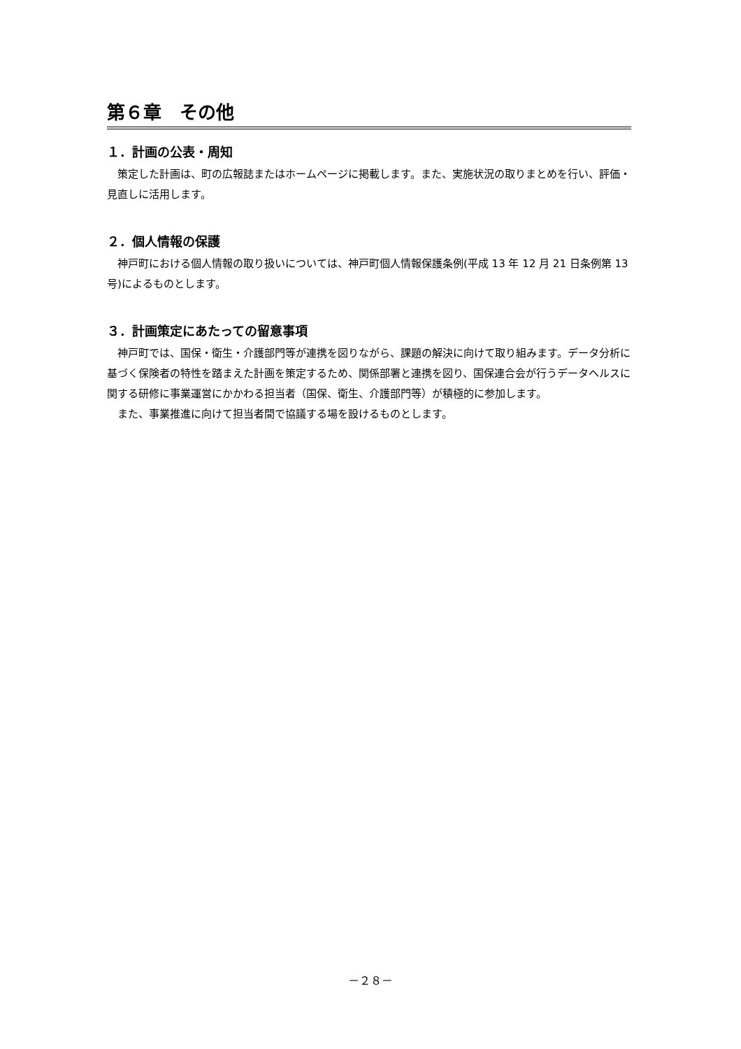第６章　その他
１．計画の公表・周知
策定した計画は、町の広報誌またはホームページに掲載します。また、実施状況の取りまとめを行い、評価・見直しに活用します。
２．個人情報の保護
神戸町における個人情報の取り扱いについては、神戸町個人情報保護条例(平成 13 年 12 月 21 日条例第 13 号)によるものとします。
３．計画策定にあたっての留意事項
神戸町では、国保・衛生・介護部門等が連携を図りながら、課題の解決に向けて取り組みます。データ分析に基づく保険者の特性を踏まえた計画を策定するため、関係部署と連携を図り、国保連合会が行うデータヘルスに関する研修に事業運営にかかわる担当者（国保、衛生、介護部門等）が積極的に参加します。
また、事業推進に向けて担当者間で協議する場を設けるものとします。
－２８－